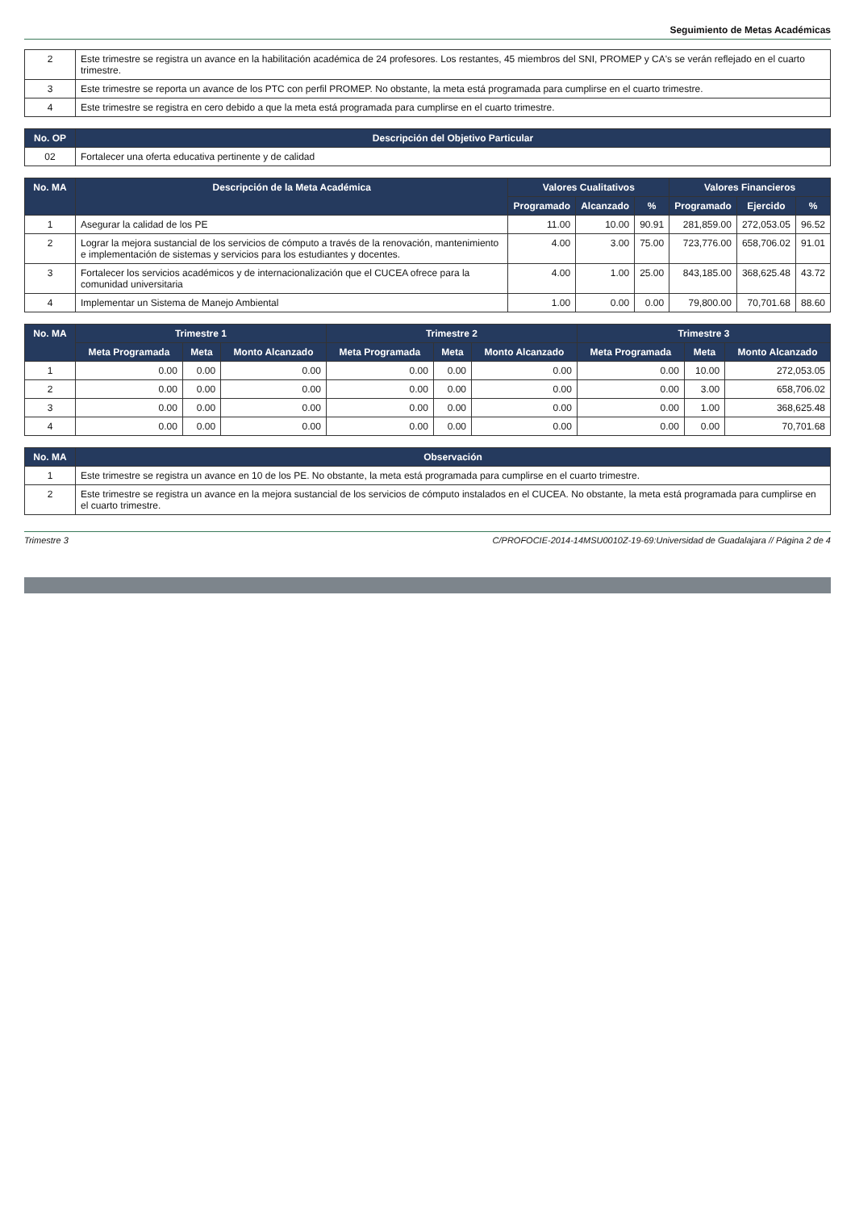Seguimiento de Metas Académicas
| 2 | Este trimestre se registra un avance en la habilitación académica de 24 profesores. Los restantes, 45 miembros del SNI, PROMEP y CA's se verán reflejado en el cuarto trimestre. |
| 3 | Este trimestre se reporta un avance de los PTC con perfil PROMEP. No obstante, la meta está programada para cumplirse en el cuarto trimestre. |
| 4 | Este trimestre se registra en cero debido a que la meta está programada para cumplirse en el cuarto trimestre. |
| No. OP | Descripción del Objetivo Particular |
| --- | --- |
| 02 | Fortalecer una oferta educativa pertinente y de calidad |
| No. MA | Descripción de la Meta Académica | Valores Cualitativos | | | Valores Financieros | | |
| --- | --- | --- | --- | --- | --- | --- | --- |
| | | Programado | Alcanzado | % | Programado | Ejercido | % |
| 1 | Asegurar la calidad de los PE | 11.00 | 10.00 | 90.91 | 281,859.00 | 272,053.05 | 96.52 |
| 2 | Lograr la mejora sustancial de los servicios de cómputo a través de la renovación, mantenimiento e implementación de sistemas y servicios para los estudiantes y docentes. | 4.00 | 3.00 | 75.00 | 723,776.00 | 658,706.02 | 91.01 |
| 3 | Fortalecer los servicios académicos y de internacionalización que el CUCEA ofrece para la comunidad universitaria | 4.00 | 1.00 | 25.00 | 843,185.00 | 368,625.48 | 43.72 |
| 4 | Implementar un Sistema de Manejo Ambiental | 1.00 | 0.00 | 0.00 | 79,800.00 | 70,701.68 | 88.60 |
| No. MA | Trimestre 1 | | | Trimestre 2 | | | Trimestre 3 | | |
| --- | --- | --- | --- | --- | --- | --- | --- | --- | --- |
| | Meta Programada | Meta | Monto Alcanzado | Meta Programada | Meta | Monto Alcanzado | Meta Programada | Meta | Monto Alcanzado |
| 1 | 0.00 | 0.00 | 0.00 | 0.00 | 0.00 | 0.00 | 0.00 | 10.00 | 272,053.05 |
| 2 | 0.00 | 0.00 | 0.00 | 0.00 | 0.00 | 0.00 | 0.00 | 3.00 | 658,706.02 |
| 3 | 0.00 | 0.00 | 0.00 | 0.00 | 0.00 | 0.00 | 0.00 | 1.00 | 368,625.48 |
| 4 | 0.00 | 0.00 | 0.00 | 0.00 | 0.00 | 0.00 | 0.00 | 0.00 | 70,701.68 |
| No. MA | Observación |
| --- | --- |
| 1 | Este trimestre se registra un avance en 10 de los PE. No obstante, la meta está programada para cumplirse en el cuarto trimestre. |
| 2 | Este trimestre se registra un avance en la mejora sustancial de los servicios de cómputo instalados en el CUCEA. No obstante, la meta está programada para cumplirse en el cuarto trimestre. |
Trimestre 3 C/PROFOCIE-2014-14MSU0010Z-19-69:Universidad de Guadalajara // Página 2 de 4